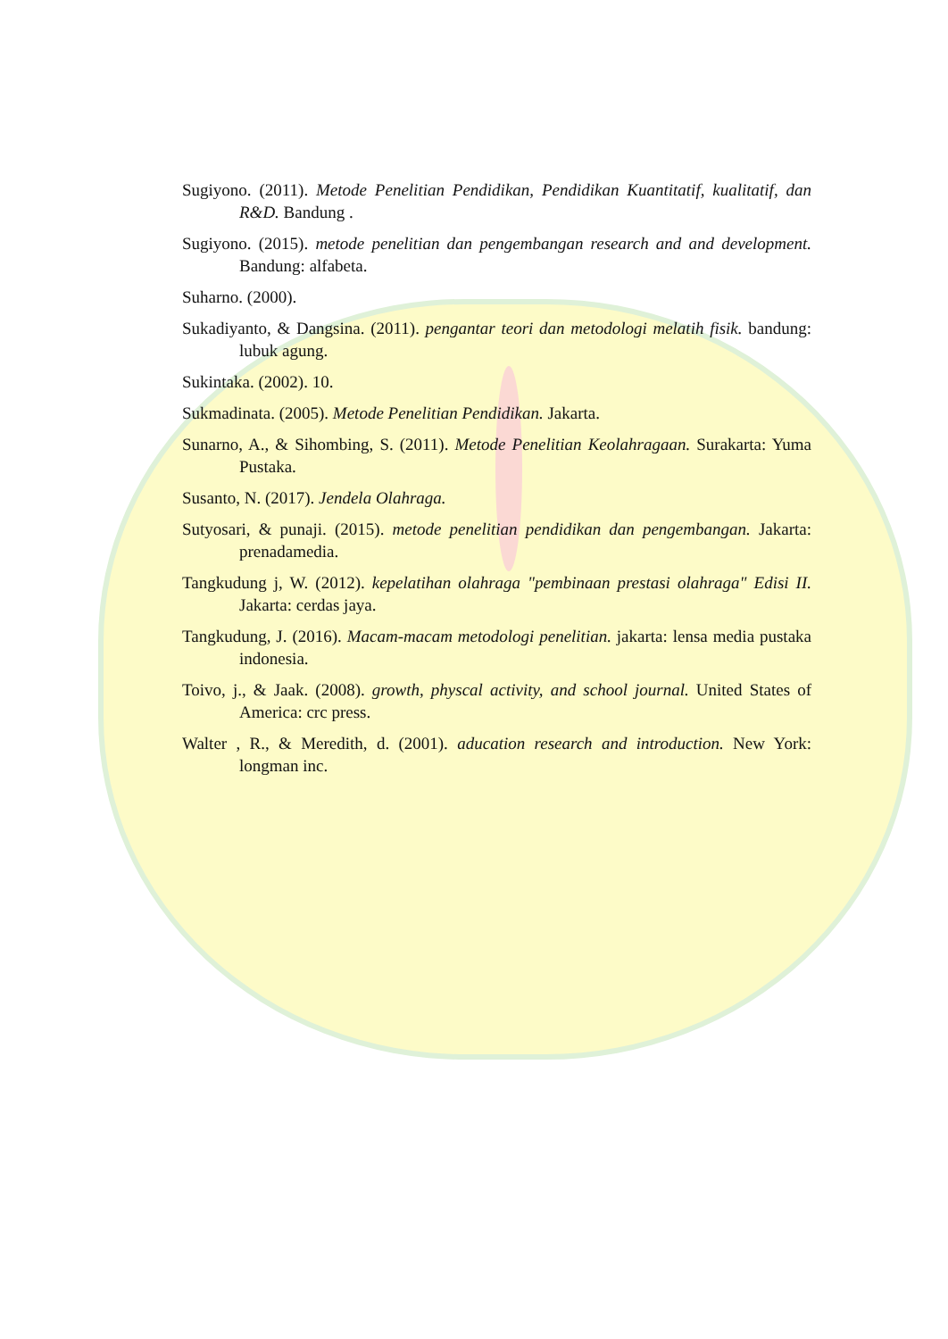Sugiyono. (2011). Metode Penelitian Pendidikan, Pendidikan Kuantitatif, kualitatif, dan R&D. Bandung .
Sugiyono. (2015). metode penelitian dan pengembangan research and and development. Bandung: alfabeta.
Suharno. (2000).
Sukadiyanto, & Dangsina. (2011). pengantar teori dan metodologi melatih fisik. bandung: lubuk agung.
Sukintaka. (2002). 10.
Sukmadinata. (2005). Metode Penelitian Pendidikan. Jakarta.
Sunarno, A., & Sihombing, S. (2011). Metode Penelitian Keolahragaan. Surakarta: Yuma Pustaka.
Susanto, N. (2017). Jendela Olahraga.
Sutyosari, & punaji. (2015). metode penelitian pendidikan dan pengembangan. Jakarta: prenadamedia.
Tangkudung j, W. (2012). kepelatihan olahraga "pembinaan prestasi olahraga" Edisi II. Jakarta: cerdas jaya.
Tangkudung, J. (2016). Macam-macam metodologi penelitian. jakarta: lensa media pustaka indonesia.
Toivo, j., & Jaak. (2008). growth, physcal activity, and school journal. United States of America: crc press.
Walter , R., & Meredith, d. (2001). aducation research and introduction. New York: longman inc.